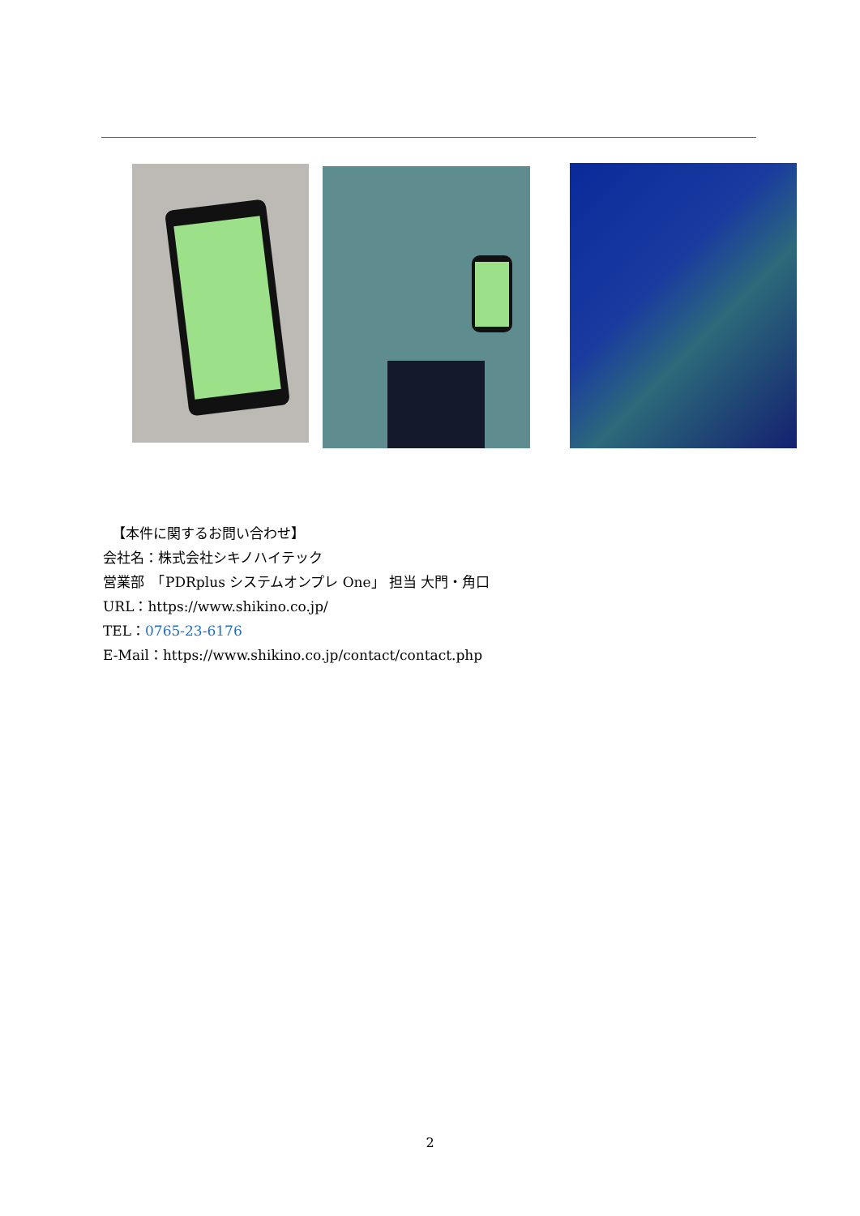【本件に関するお問い合わせ】
会社名：株式会社シキノハイテック
営業部　「PDRplus システムオンプレ One」 担当 大門・角口
URL：https://www.shikino.co.jp/
TEL：0765-23-6176
E-Mail：https://www.shikino.co.jp/contact/contact.php
2